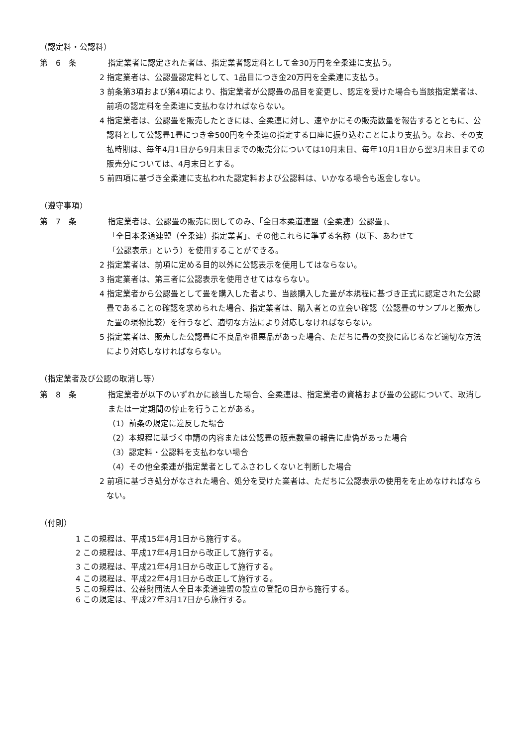（認定料・公認料）
第　6　条 指定業者に認定された者は、指定業者認定料として金30万円を全柔連に支払う。
2 指定業者は、公認畳認定料として、1品目につき金20万円を全柔連に支払う。
3 前条第3項および第4項により、指定業者が公認畳の品目を変更し、認定を受けた場合も当該指定業者は、前項の認定料を全柔連に支払わなければならない。
4 指定業者は、公認畳を販売したときには、全柔連に対し、速やかにその販売数量を報告するとともに、公認料として公認畳1畳につき金500円を全柔連の指定する口座に振り込むことにより支払う。なお、その支払時期は、毎年4月1日から9月末日までの販売分については10月末日、毎年10月1日から翌3月末日までの販売分については、4月末日とする。
5 前四項に基づき全柔連に支払われた認定料および公認料は、いかなる場合も返金しない。
（遵守事項）
第　7　条 指定業者は、公認畳の販売に関してのみ、「全日本柔道連盟（全柔連）公認畳」、
「全日本柔道連盟（全柔連）指定業者」、その他これらに準ずる名称（以下、あわせて
「公認表示」という）を使用することができる。
2 指定業者は、前項に定める目的以外に公認表示を使用してはならない。
3 指定業者は、第三者に公認表示を使用させてはならない。
4 指定業者から公認畳として畳を購入した者より、当該購入した畳が本規程に基づき正式に認定された公認畳であることの確認を求められた場合、指定業者は、購入者との立会い確認（公認畳のサンプルと販売した畳の現物比較）を行うなど、適切な方法により対応しなければならない。
5 指定業者は、販売した公認畳に不良品や粗悪品があった場合、ただちに畳の交換に応じるなど適切な方法により対応しなければならない。
（指定業者及び公認の取消し等）
第　8　条 指定業者が以下のいずれかに該当した場合、全柔連は、指定業者の資格および畳の公認について、取消しまたは一定期間の停止を行うことがある。
（1）前条の規定に違反した場合
（2）本規程に基づく申請の内容または公認畳の販売数量の報告に虚偽があった場合
（3）認定料・公認料を支払わない場合
（4）その他全柔連が指定業者としてふさわしくないと判断した場合
2 前項に基づき処分がなされた場合、処分を受けた業者は、ただちに公認表示の使用をを止めなければならない。
（付則）
1 この規程は、平成15年4月1日から施行する。
2 この規程は、平成17年4月1日から改正して施行する。
3 この規程は、平成21年4月1日から改正して施行する。
4 この規程は、平成22年4月1日から改正して施行する。
5 この規程は、公益財団法人全日本柔道連盟の設立の登記の日から施行する。
6 この規定は、平成27年3月17日から施行する。